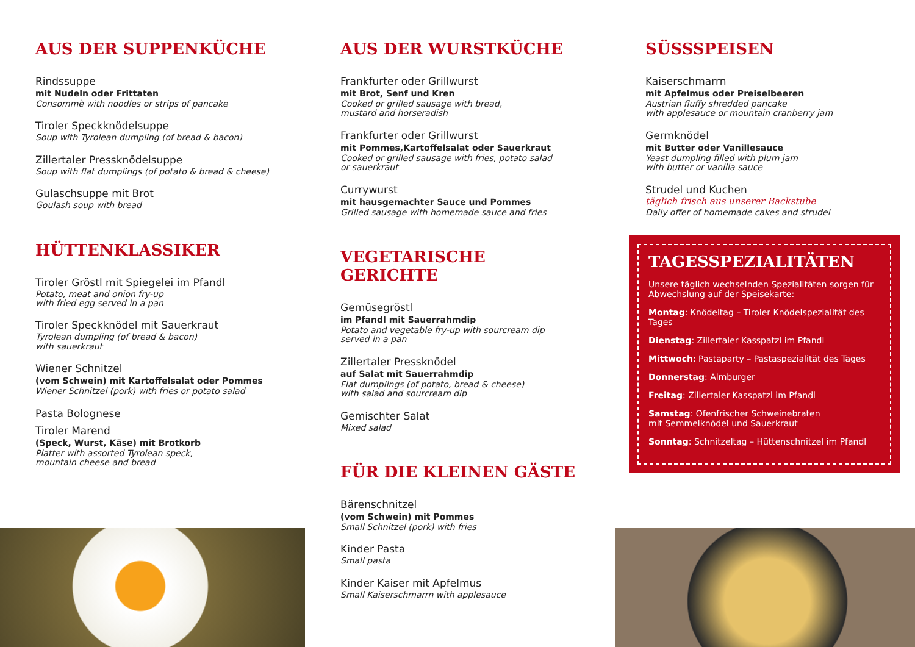AUS DER SUPPENKÜCHE
Rindssuppe
mit Nudeln oder Frittaten
Consommè with noodles or strips of pancake
Tiroler Speckknödelsuppe
Soup with Tyrolean dumpling (of bread & bacon)
Zillertaler Pressknödelsuppe
Soup with flat dumplings (of potato & bread & cheese)
Gulaschsuppe mit Brot
Goulash soup with bread
HÜTTENKLASSIKER
Tiroler Gröstl mit Spiegelei im Pfandl
Potato, meat and onion fry-up
with fried egg served in a pan
Tiroler Speckknödel mit Sauerkraut
Tyrolean dumpling (of bread & bacon)
with sauerkraut
Wiener Schnitzel
(vom Schwein) mit Kartoffelsalat oder Pommes
Wiener Schnitzel (pork) with fries or potato salad
Pasta Bolognese
Tiroler Marend
(Speck, Wurst, Käse) mit Brotkorb
Platter with assorted Tyrolean speck,
mountain cheese and bread
AUS DER WURSTKÜCHE
Frankfurter oder Grillwurst
mit Brot, Senf und Kren
Cooked or grilled sausage with bread,
mustard and horseradish
Frankfurter oder Grillwurst
mit Pommes,Kartoffelsalat oder Sauerkraut
Cooked or grilled sausage with fries, potato salad
or sauerkraut
Currywurst
mit hausgemachter Sauce und Pommes
Grilled sausage with homemade sauce and fries
VEGETARISCHE GERICHTE
Gemüsegröstl
im Pfandl mit Sauerrahmdip
Potato and vegetable fry-up with sourcream dip
served in a pan
Zillertaler Pressknödel
auf Salat mit Sauerrahmdip
Flat dumplings (of potato, bread & cheese)
with salad and sourcream dip
Gemischter Salat
Mixed salad
FÜR DIE KLEINEN GÄSTE
Bärenschnitzel
(vom Schwein) mit Pommes
Small Schnitzel (pork) with fries
Kinder Pasta
Small pasta
Kinder Kaiser mit Apfelmus
Small Kaiserschmarrn with applesauce
SÜSSSPEISEN
Kaiserschmarrn
mit Apfelmus oder Preiselbeeren
Austrian fluffy shredded pancake
with applesauce or mountain cranberry jam
Germknödel
mit Butter oder Vanillesauce
Yeast dumpling filled with plum jam
with butter or vanilla sauce
Strudel und Kuchen
täglich frisch aus unserer Backstube
Daily offer of homemade cakes and strudel
TAGESSPEZIALITÄTEN
Unsere täglich wechselnden Spezialitäten sorgen für Abwechslung auf der Speisekarte:
Montag: Knödeltag – Tiroler Knödelspezialität des Tages
Dienstag: Zillertaler Kasspatzl im Pfandl
Mittwoch: Pastaparty – Pastaspezialität des Tages
Donnerstag: Almburger
Freitag: Zillertaler Kasspatzl im Pfandl
Samstag: Ofenfrischer Schweinebraten
mit Semmelknödel und Sauerkraut
Sonntag: Schnitzeltag – Hüttenschnitzel im Pfandl